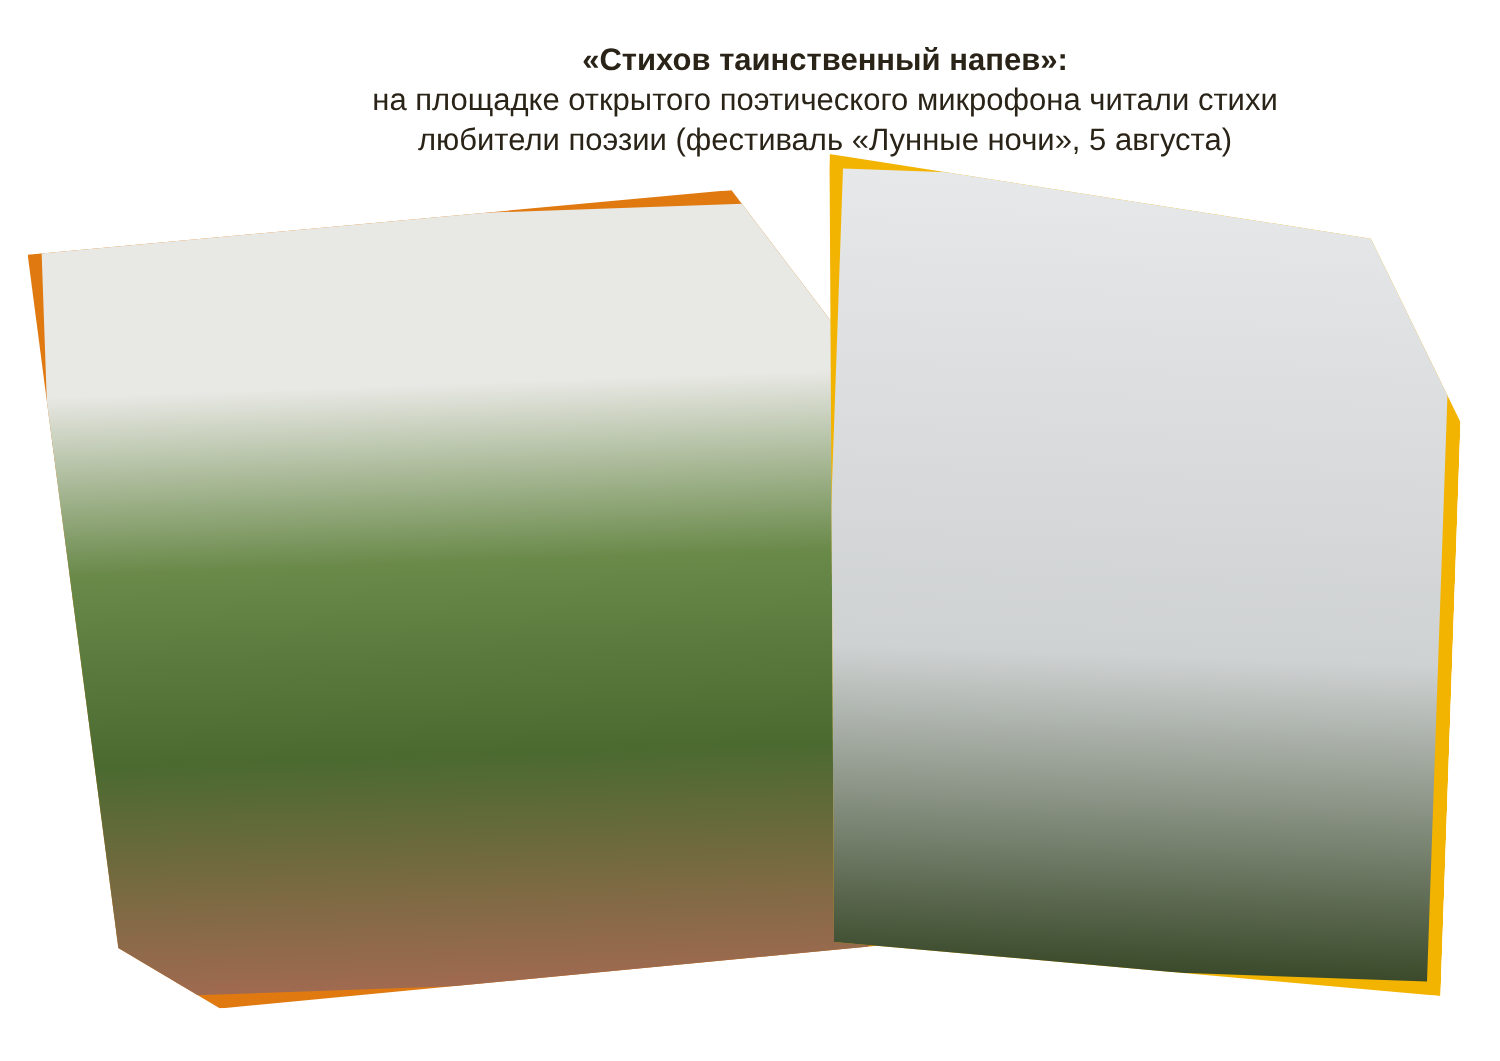«Стихов таинственный напев»:
на площадке открытого поэтического микрофона читали стихи
любители поэзии (фестиваль «Лунные ночи», 5 августа)